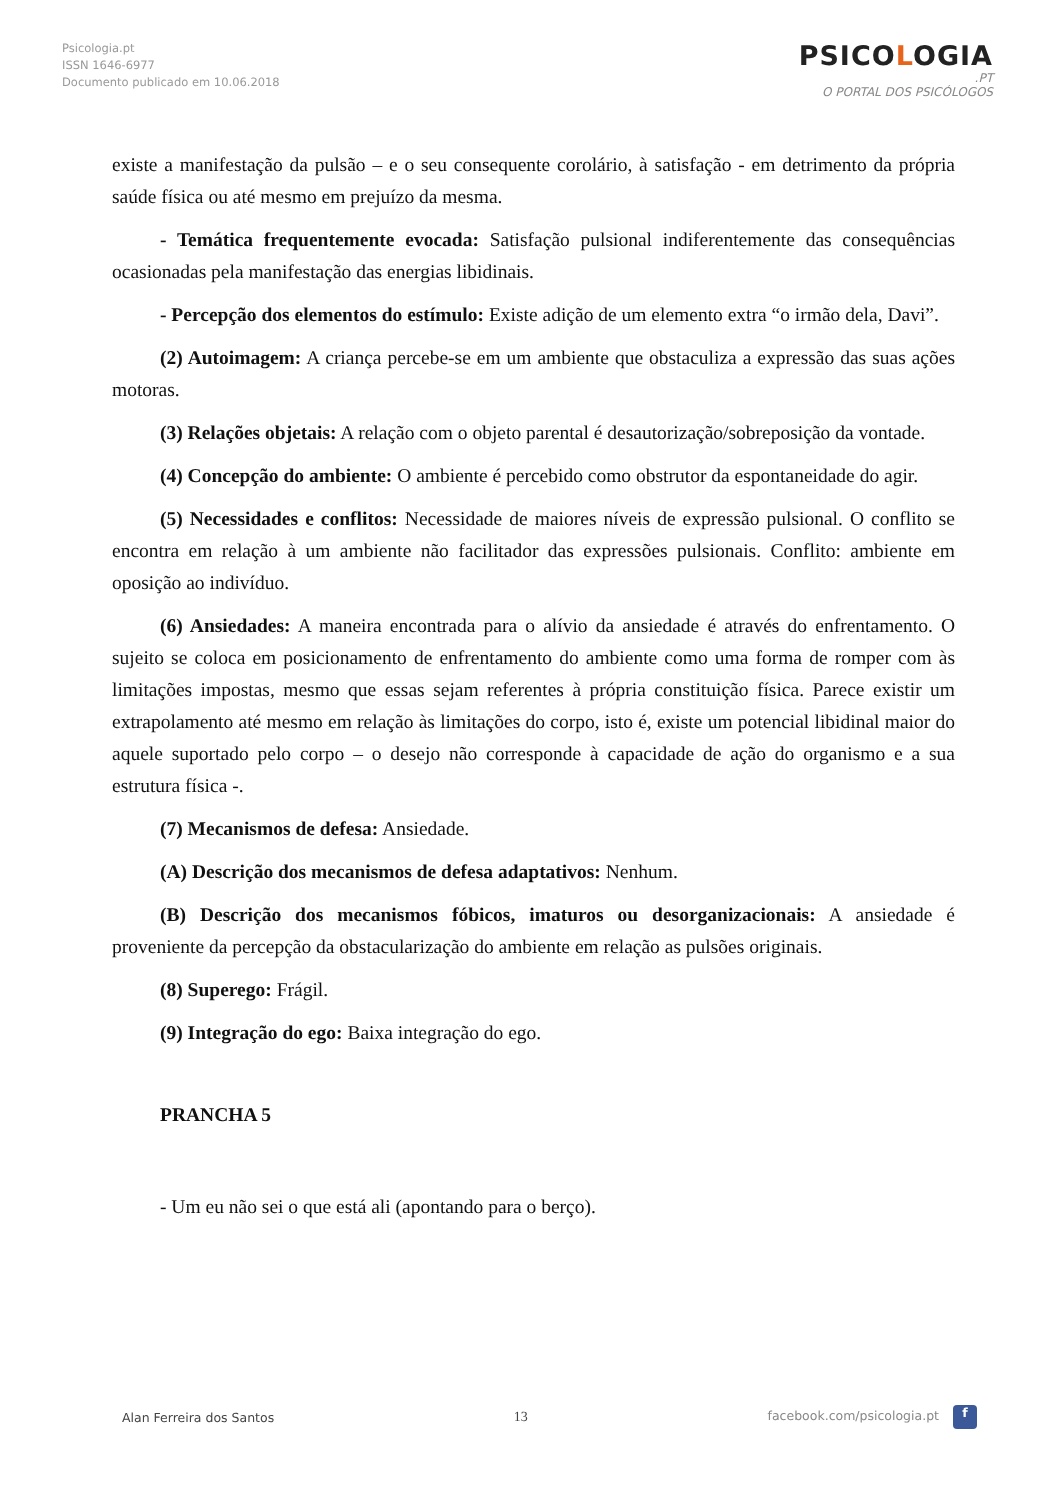Psicologia.pt
ISSN 1646-6977
Documento publicado em 10.06.2018
PSICOLOGIA
.PT
O PORTAL DOS PSICÓLOGOS
existe a manifestação da pulsão – e o seu consequente corolário, à satisfação - em detrimento da própria saúde física ou até mesmo em prejuízo da mesma.
- Temática frequentemente evocada: Satisfação pulsional indiferentemente das consequências ocasionadas pela manifestação das energias libidinais.
- Percepção dos elementos do estímulo: Existe adição de um elemento extra “o irmão dela, Davi”.
(2) Autoimagem: A criança percebe-se em um ambiente que obstaculiza a expressão das suas ações motoras.
(3) Relações objetais: A relação com o objeto parental é desautorização/sobreposição da vontade.
(4) Concepção do ambiente: O ambiente é percebido como obstrutor da espontaneidade do agir.
(5) Necessidades e conflitos: Necessidade de maiores níveis de expressão pulsional. O conflito se encontra em relação à um ambiente não facilitador das expressões pulsionais. Conflito: ambiente em oposição ao indivíduo.
(6) Ansiedades: A maneira encontrada para o alívio da ansiedade é através do enfrentamento. O sujeito se coloca em posicionamento de enfrentamento do ambiente como uma forma de romper com às limitações impostas, mesmo que essas sejam referentes à própria constituição física. Parece existir um extrapolamento até mesmo em relação às limitações do corpo, isto é, existe um potencial libidinal maior do aquele suportado pelo corpo – o desejo não corresponde à capacidade de ação do organismo e a sua estrutura física -.
(7) Mecanismos de defesa: Ansiedade.
(A) Descrição dos mecanismos de defesa adaptativos: Nenhum.
(B) Descrição dos mecanismos fóbicos, imaturos ou desorganizacionais: A ansiedade é proveniente da percepção da obstacularização do ambiente em relação as pulsões originais.
(8) Superego: Frágil.
(9) Integração do ego: Baixa integração do ego.
PRANCHA 5
- Um eu não sei o que está ali (apontando para o berço).
Alan Ferreira dos Santos 13 facebook.com/psicologia.pt f